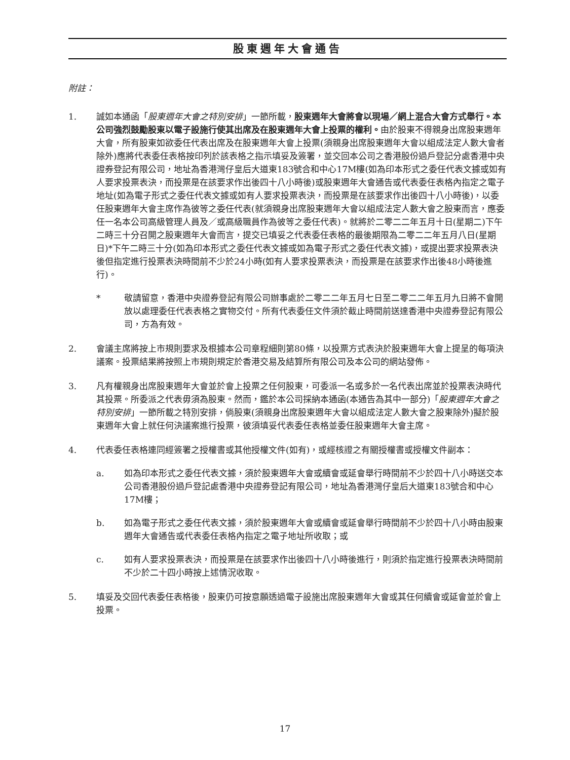股東週年大會通告
附註：
1. 誠如本通函「股東週年大會之特別安排」一節所載，股東週年大會將會以現場／網上混合大會方式舉行。本公司強烈鼓勵股東以電子設施行使其出席及在股東週年大會上投票的權利。由於股東不得親身出席股東週年大會，所有股東如欲委任代表出席及在股東週年大會上投票(須親身出席股東週年大會以組成法定人數大會者除外)應將代表委任表格按印列於該表格之指示填妥及簽署，並交回本公司之香港股份過戶登記分處香港中央證券登記有限公司，地址為香港灣仔皇后大道東183號合和中心17M樓(如為印本形式之委任代表文據或如有人要求投票表決，而投票是在該要求作出後四十八小時後)或股東週年大會通告或代表委任表格內指定之電子地址(如為電子形式之委任代表文據或如有人要求投票表決，而投票是在該要求作出後四十八小時後)，以委任股東週年大會主席作為彼等之委任代表(就須親身出席股東週年大會以組成法定人數大會之股東而言，應委任一名本公司高級管理人員及／或高級職員作為彼等之委任代表)。就將於二零二二年五月十日(星期二)下午二時三十分召開之股東週年大會而言，提交已填妥之代表委任表格的最後期限為二零二二年五月八日(星期日)*下午二時三十分(如為印本形式之委任代表文據或如為電子形式之委任代表文據)，或提出要求投票表決後但指定進行投票表決時間前不少於24小時(如有人要求投票表決，而投票是在該要求作出後48小時後進行)。
* 敬請留意，香港中央證券登記有限公司辦事處於二零二二年五月七日至二零二二年五月九日將不會開放以處理委任代表表格之實物交付。所有代表委任文件須於截止時間前送達香港中央證券登記有限公司，方為有效。
2. 會議主席將按上市規則要求及根據本公司章程細則第80條，以投票方式表決於股東週年大會上提呈的每項決議案。投票結果將按照上市規則規定於香港交易及結算所有限公司及本公司的網站發佈。
3. 凡有權親身出席股東週年大會並於會上投票之任何股東，可委派一名或多於一名代表出席並於投票表決時代其投票。所委派之代表毋須為股東。然而，鑑於本公司採納本通函(本通告為其中一部分)「股東週年大會之特別安排」一節所載之特別安排，倘股東(須親身出席股東週年大會以組成法定人數大會之股東除外)擬於股東週年大會上就任何決議案進行投票，彼須填妥代表委任表格並委任股東週年大會主席。
4. 代表委任表格連同經簽署之授權書或其他授權文件(如有)，或經核證之有關授權書或授權文件副本：
a. 如為印本形式之委任代表文據，須於股東週年大會或續會或延會舉行時間前不少於四十八小時送交本公司香港股份過戶登記處香港中央證券登記有限公司，地址為香港灣仔皇后大道東183號合和中心17M樓；
b. 如為電子形式之委任代表文據，須於股東週年大會或續會或延會舉行時間前不少於四十八小時由股東週年大會通告或代表委任表格內指定之電子地址所收取；或
c. 如有人要求投票表決，而投票是在該要求作出後四十八小時後進行，則須於指定進行投票表決時間前不少於二十四小時按上述情況收取。
5. 填妥及交回代表委任表格後，股東仍可按意願透過電子設施出席股東週年大會或其任何續會或延會並於會上投票。
17